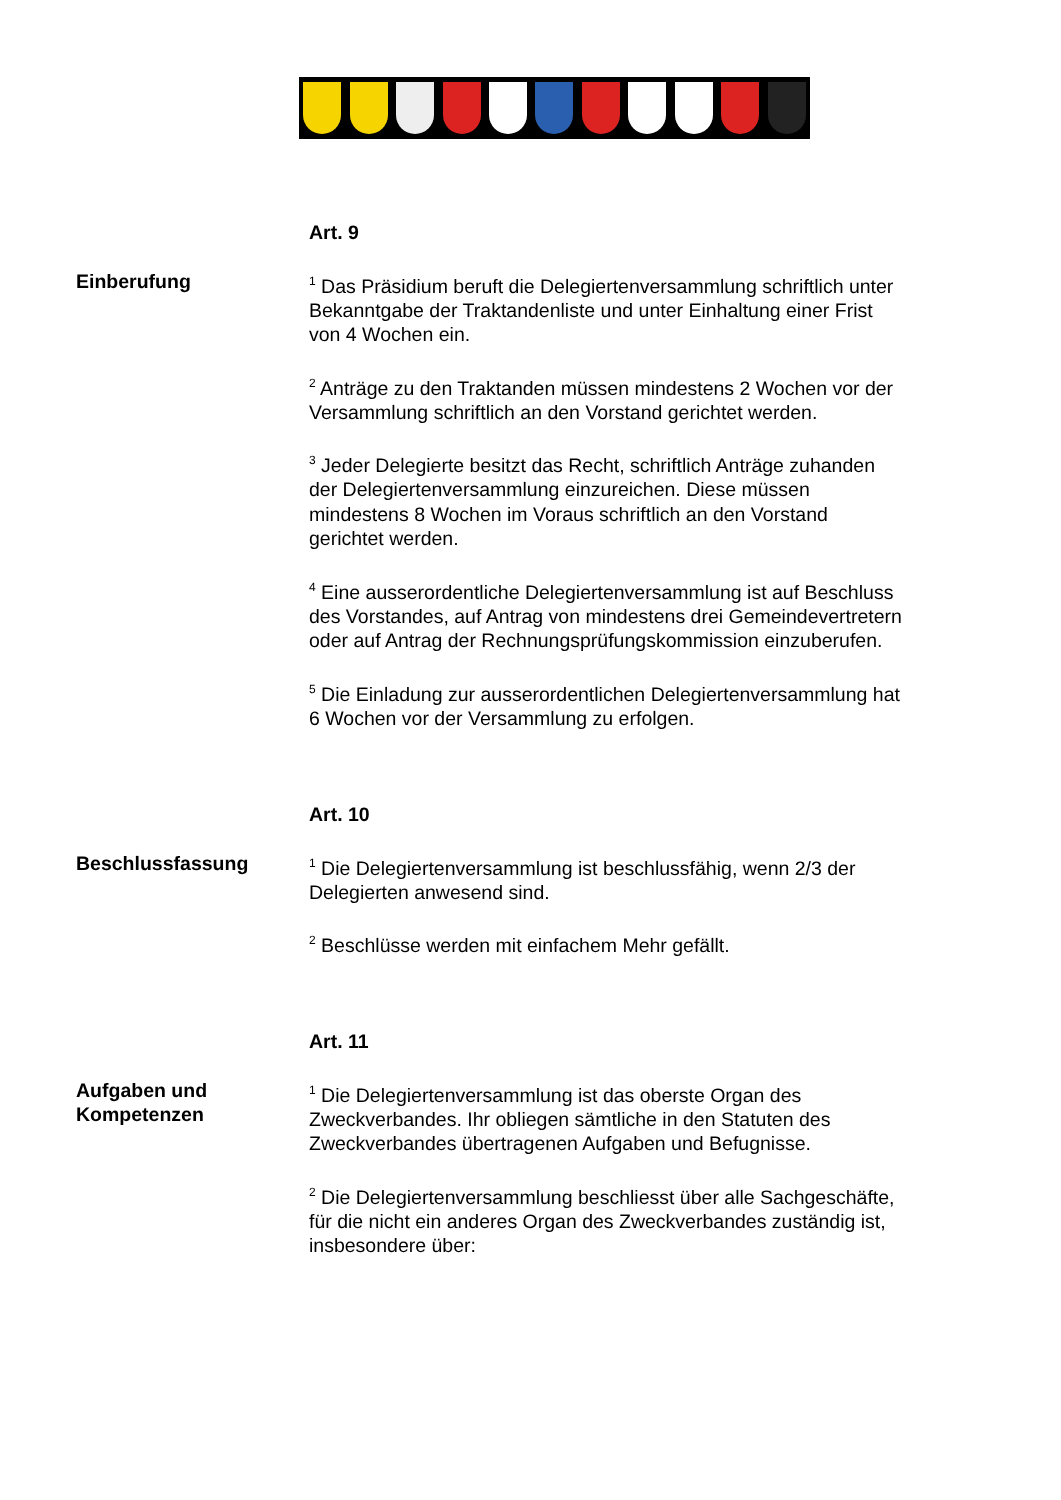Art. 9
Einberufung
<sup>1</sup> Das Präsidium beruft die Delegiertenversammlung schriftlich unter Bekanntgabe der Traktandenliste und unter Einhaltung einer Frist von 4 Wochen ein.
<sup>2</sup> Anträge zu den Traktanden müssen mindestens 2 Wochen vor der Versammlung schriftlich an den Vorstand gerichtet werden.
<sup>3</sup> Jeder Delegierte besitzt das Recht, schriftlich Anträge zuhanden der Delegiertenversammlung einzureichen. Diese müssen mindestens 8 Wochen im Voraus schriftlich an den Vorstand gerichtet werden.
<sup>4</sup> Eine ausserordentliche Delegiertenversammlung ist auf Beschluss des Vorstandes, auf Antrag von mindestens drei Gemeindevertretern oder auf Antrag der Rechnungsprüfungskommission einzuberufen.
<sup>5</sup> Die Einladung zur ausserordentlichen Delegiertenversammlung hat 6 Wochen vor der Versammlung zu erfolgen.
Art. 10
Beschlussfassung
<sup>1</sup> Die Delegiertenversammlung ist beschlussfähig, wenn 2/3 der Delegierten anwesend sind.
<sup>2</sup> Beschlüsse werden mit einfachem Mehr gefällt.
Art. 11
Aufgaben und Kompetenzen
<sup>1</sup> Die Delegiertenversammlung ist das oberste Organ des Zweckverbandes. Ihr obliegen sämtliche in den Statuten des Zweckverbandes übertragenen Aufgaben und Befugnisse.
<sup>2</sup> Die Delegiertenversammlung beschliesst über alle Sachgeschäfte, für die nicht ein anderes Organ des Zweckverbandes zuständig ist, insbesondere über: